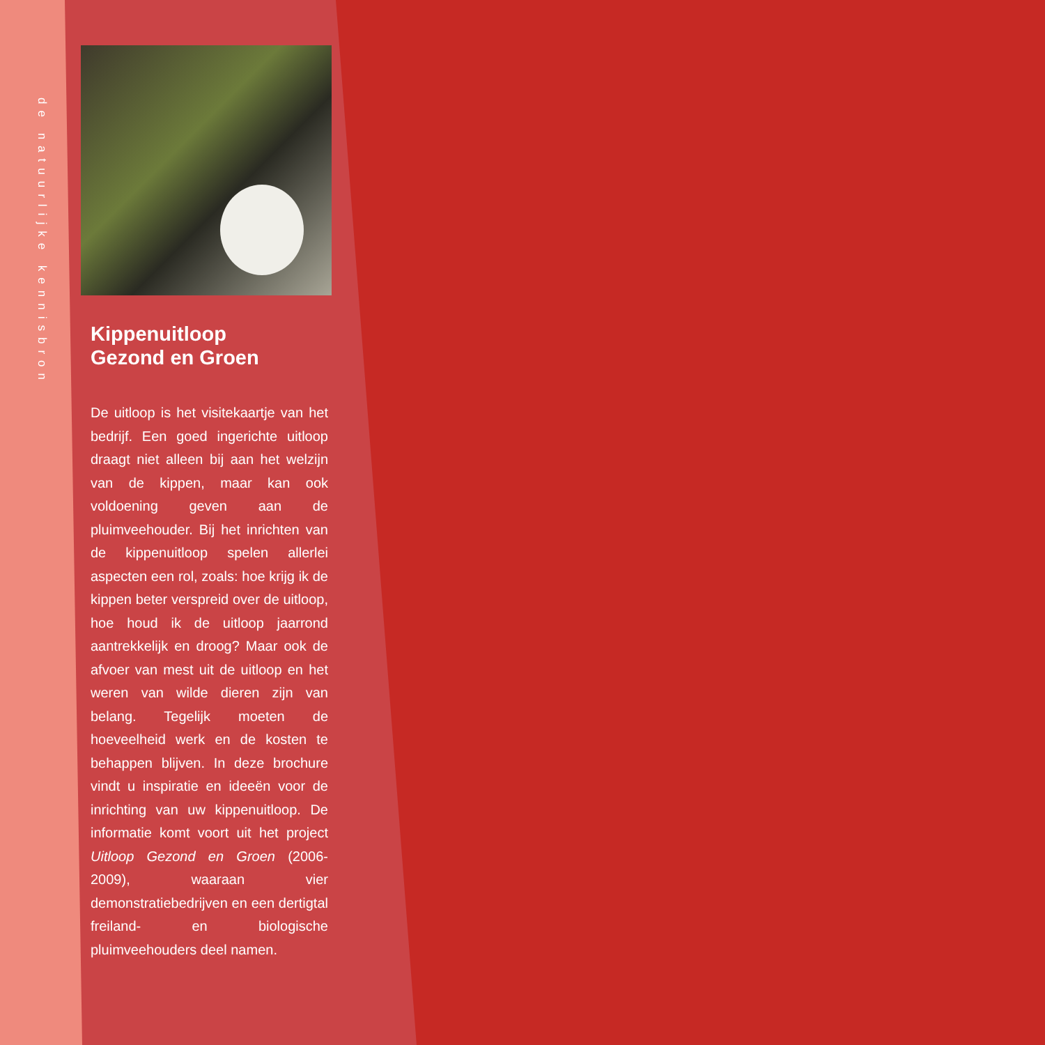de natuurlijke kennisbron
Kippenuitloop
Gezond en Groen
De uitloop is het visitekaartje van het bedrijf. Een goed ingerichte uitloop draagt niet alleen bij aan het welzijn van de kippen, maar kan ook voldoening geven aan de pluimveehouder. Bij het inrichten van de kippenuitloop spelen allerlei aspecten een rol, zoals: hoe krijg ik de kippen beter verspreid over de uitloop, hoe houd ik de uitloop jaarrond aantrekkelijk en droog? Maar ook de afvoer van mest uit de uitloop en het weren van wilde dieren zijn van belang. Tegelijk moeten de hoeveelheid werk en de kosten te behappen blijven. In deze brochure vindt u inspiratie en ideeën voor de inrichting van uw kippenuitloop. De informatie komt voort uit het project Uitloop Gezond en Groen (2006-2009), waaraan vier demonstratiebedrijven en een dertigtal freiland- en biologische pluimveehouders deel namen.